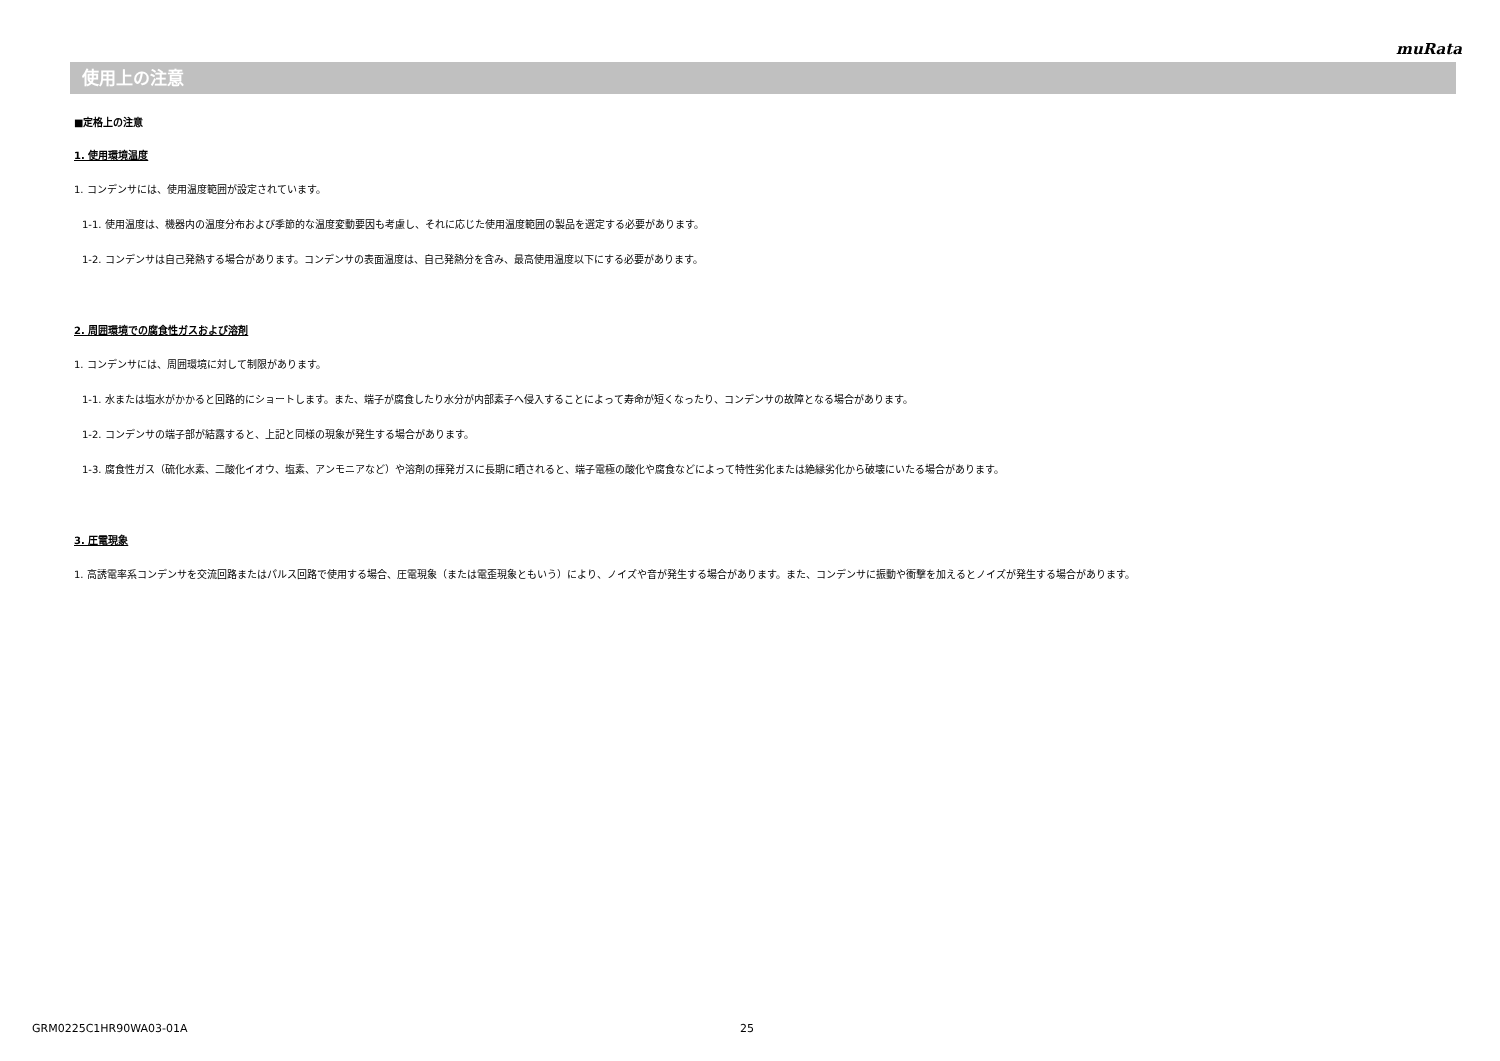muRata
使用上の注意
■定格上の注意
1. 使用環境温度
1. コンデンサには、使用温度範囲が設定されています。
1-1. 使用温度は、機器内の温度分布および季節的な温度変動要因も考慮し、それに応じた使用温度範囲の製品を選定する必要があります。
1-2. コンデンサは自己発熱する場合があります。コンデンサの表面温度は、自己発熱分を含み、最高使用温度以下にする必要があります。
2. 周囲環境での腐食性ガスおよび溶剤
1. コンデンサには、周囲環境に対して制限があります。
1-1. 水または塩水がかかると回路的にショートします。また、端子が腐食したり水分が内部素子へ侵入することによって寿命が短くなったり、コンデンサの故障となる場合があります。
1-2. コンデンサの端子部が結露すると、上記と同様の現象が発生する場合があります。
1-3. 腐食性ガス（硫化水素、二酸化イオウ、塩素、アンモニアなど）や溶剤の揮発ガスに長期に晒されると、端子電極の酸化や腐食などによって特性劣化または絶縁劣化から破壊にいたる場合があります。
3. 圧電現象
1. 高誘電率系コンデンサを交流回路またはパルス回路で使用する場合、圧電現象（または電歪現象ともいう）により、ノイズや音が発生する場合があります。また、コンデンサに振動や衝撃を加えるとノイズが発生する場合があります。
GRM0225C1HR90WA03-01A 25